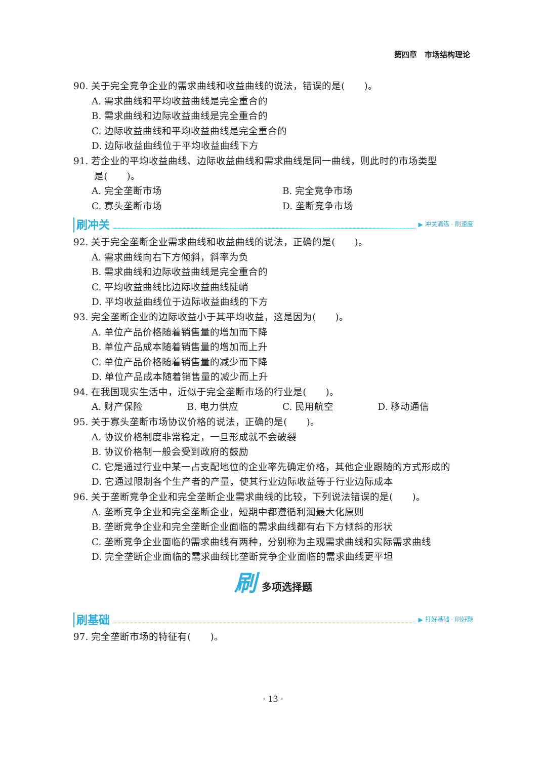第四章　市场结构理论
90. 关于完全竞争企业的需求曲线和收益曲线的说法，错误的是(　　)。
A. 需求曲线和平均收益曲线是完全重合的
B. 需求曲线和边际收益曲线是完全重合的
C. 边际收益曲线和平均收益曲线是完全重合的
D. 边际收益曲线位于平均收益曲线下方
91. 若企业的平均收益曲线、边际收益曲线和需求曲线是同一曲线，则此时的市场类型
是(　　)。
A. 完全垄断市场 B. 完全竞争市场
C. 寡头垄断市场 D. 垄断竞争市场
刷冲关 ▶ 冲关演练 · 刷速度
92. 关于完全垄断企业需求曲线和收益曲线的说法，正确的是(　　)。
A. 需求曲线向右下方倾斜，斜率为负
B. 需求曲线和边际收益曲线是完全重合的
C. 平均收益曲线比边际收益曲线陡峭
D. 平均收益曲线位于边际收益曲线的下方
93. 完全垄断企业的边际收益小于其平均收益，这是因为(　　)。
A. 单位产品价格随着销售量的增加而下降
B. 单位产品成本随着销售量的增加而上升
C. 单位产品价格随着销售量的减少而下降
D. 单位产品成本随着销售量的减少而上升
94. 在我国现实生活中，近似于完全垄断市场的行业是(　　)。
A. 财产保险 B. 电力供应 C. 民用航空 D. 移动通信
95. 关于寡头垄断市场协议价格的说法，正确的是(　　)。
A. 协议价格制度非常稳定，一旦形成就不会破裂
B. 协议价格制一般会受到政府的鼓励
C. 它是通过行业中某一占支配地位的企业率先确定价格，其他企业跟随的方式形成的
D. 它通过限制各个生产者的产量，使其行业边际收益等于行业边际成本
96. 关于垄断竞争企业和完全垄断企业需求曲线的比较，下列说法错误的是(　　)。
A. 垄断竞争企业和完全垄断企业，短期中都遵循利润最大化原则
B. 垄断竞争企业和完全垄断企业面临的需求曲线都有右下方倾斜的形状
C. 垄断竞争企业面临的需求曲线有两种，分别称为主观需求曲线和实际需求曲线
D. 完全垄断企业面临的需求曲线比垄断竞争企业面临的需求曲线更平坦
刷多项选择题
刷基础 ▶ 打好基础 · 刷好题
97. 完全垄断市场的特征有(　　)。
· 13 ·